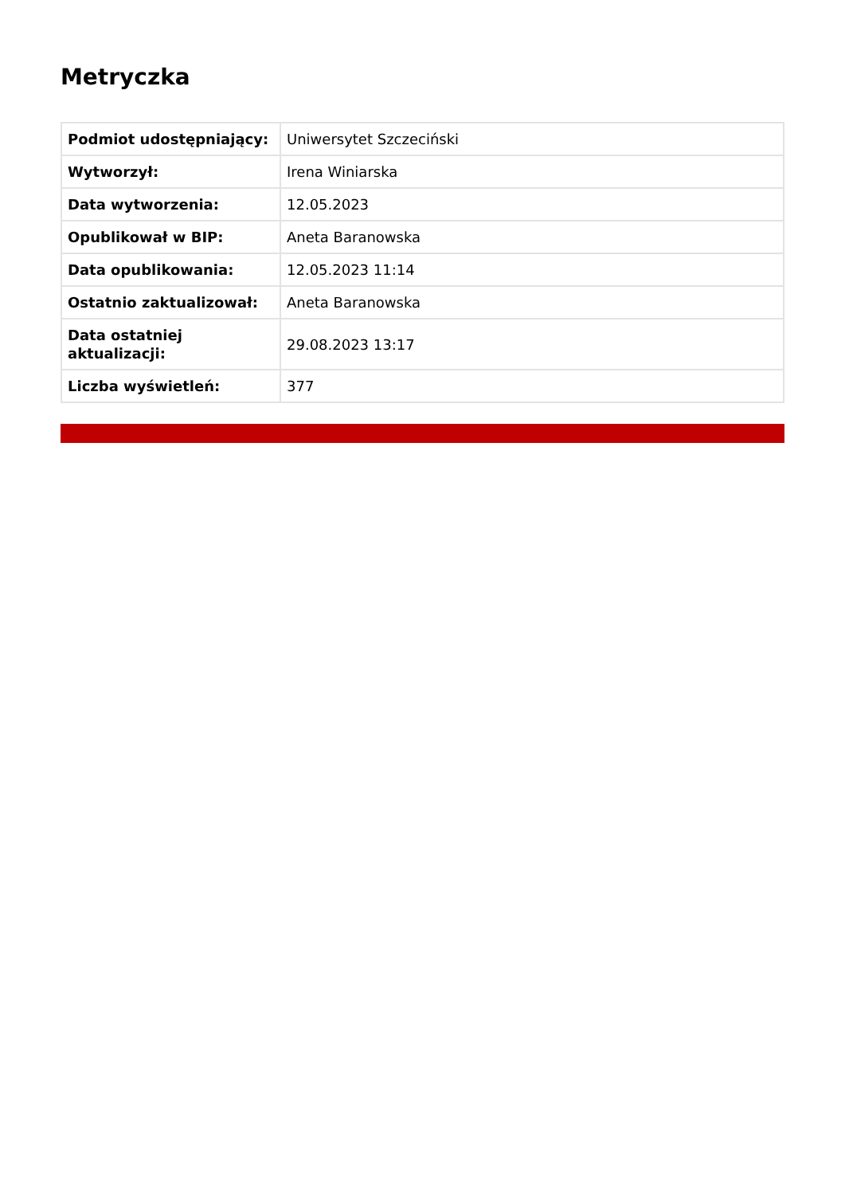Metryczka
| Podmiot udostępniający: | Uniwersytet Szczeciński |
| Wytworzył: | Irena Winiarska |
| Data wytworzenia: | 12.05.2023 |
| Opublikował w BIP: | Aneta Baranowska |
| Data opublikowania: | 12.05.2023 11:14 |
| Ostatnio zaktualizował: | Aneta Baranowska |
| Data ostatniej aktualizacji: | 29.08.2023 13:17 |
| Liczba wyświetleń: | 377 |